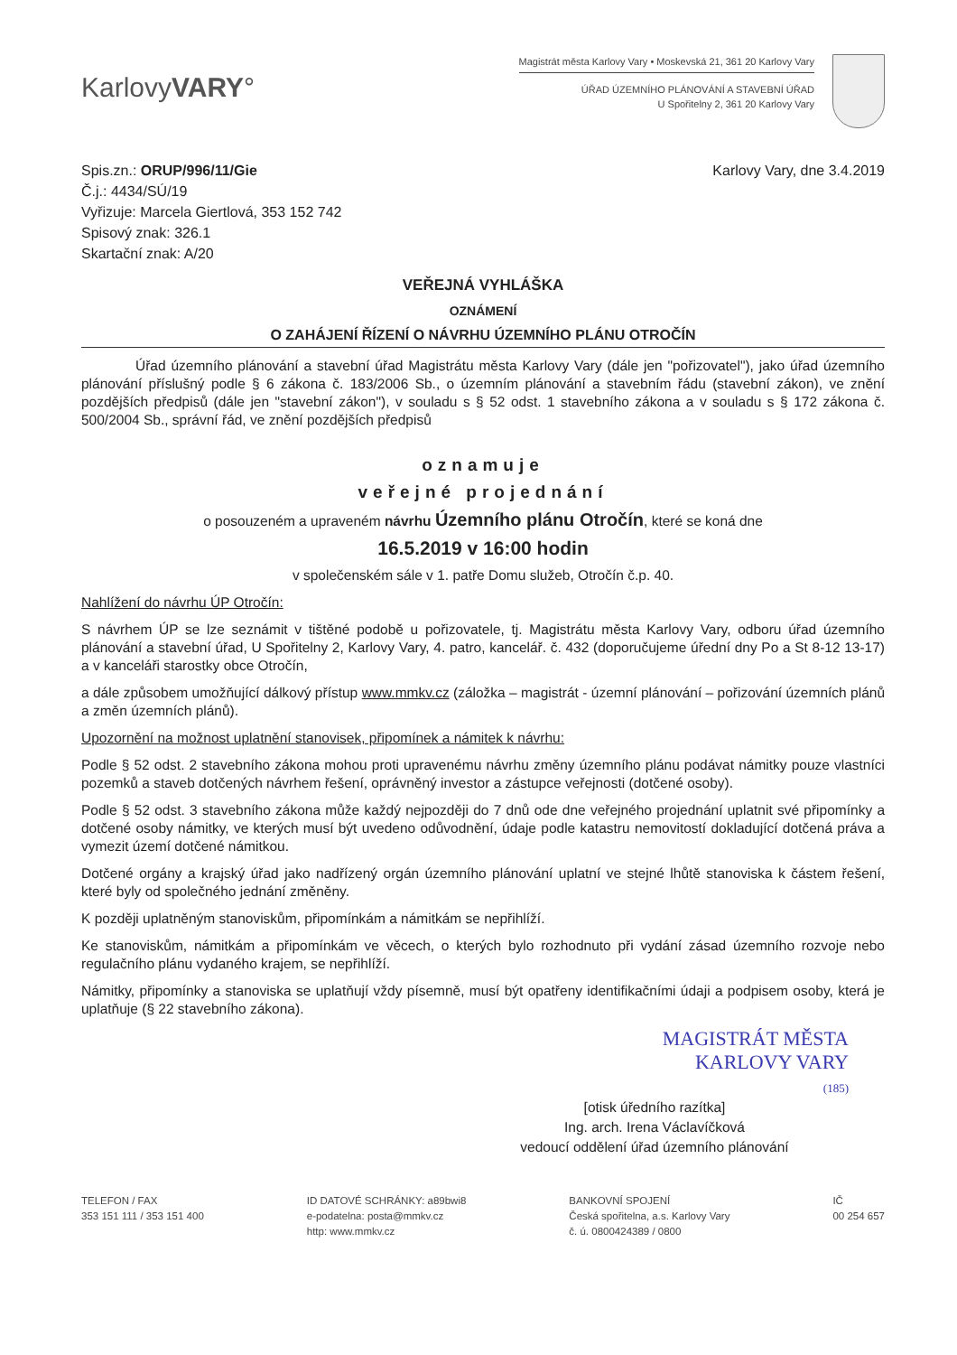KarlovyVARY°
Magistrát města Karlovy Vary • Moskevská 21, 361 20 Karlovy Vary
ÚŘAD ÚZEMNÍHO PLÁNOVÁNÍ A STAVEBNÍ ÚŘAD
U Spořitelny 2, 361 20 Karlovy Vary
Spis.zn.: ORUP/996/11/Gie
Č.j.: 4434/SÚ/19
Vyřizuje: Marcela Giertlová, 353 152 742
Spisový znak: 326.1
Skartační znak: A/20
Karlovy Vary, dne 3.4.2019
VEŘEJNÁ VYHLÁŠKA
OZNÁMENÍ
O ZAHÁJENÍ ŘÍZENÍ O NÁVRHU ÚZEMNÍHO PLÁNU OTROČÍN
Úřad územního plánování a stavební úřad Magistrátu města Karlovy Vary (dále jen "pořizovatel"), jako úřad územního plánování příslušný podle § 6 zákona č. 183/2006 Sb., o územním plánování a stavebním řádu (stavební zákon), ve znění pozdějších předpisů (dále jen "stavební zákon"), v souladu s § 52 odst. 1 stavebního zákona a v souladu s § 172 zákona č. 500/2004 Sb., správní řád, ve znění pozdějších předpisů
oznamuje
veřejné projednání
o posouzeném a upraveném návrhu Územního plánu Otročín, které se koná dne
16.5.2019 v 16:00 hodin
v společenském sále v 1. patře Domu služeb, Otročín č.p. 40.
Nahlížení do návrhu ÚP Otročín:
S návrhem ÚP se lze seznámit v tištěné podobě u pořizovatele, tj. Magistrátu města Karlovy Vary, odboru úřad územního plánování a stavební úřad, U Spořitelny 2, Karlovy Vary, 4. patro, kancelář. č. 432 (doporučujeme úřední dny Po a St 8-12 13-17) a v kanceláři starostky obce Otročín,
a dále způsobem umožňující dálkový přístup www.mmkv.cz (záložka – magistrát - územní plánování – pořizování územních plánů a změn územních plánů).
Upozornění na možnost uplatnění stanovisek, připomínek a námitek k návrhu:
Podle § 52 odst. 2 stavebního zákona mohou proti upravenému návrhu změny územního plánu podávat námitky pouze vlastníci pozemků a staveb dotčených návrhem řešení, oprávněný investor a zástupce veřejnosti (dotčené osoby).
Podle § 52 odst. 3 stavebního zákona může každý nejpozději do 7 dnů ode dne veřejného projednání uplatnit své připomínky a dotčené osoby námitky, ve kterých musí být uvedeno odůvodnění, údaje podle katastru nemovitostí dokladující dotčená práva a vymezit území dotčené námitkou.
Dotčené orgány a krajský úřad jako nadřízený orgán územního plánování uplatní ve stejné lhůtě stanoviska k částem řešení, které byly od společného jednání změněny.
K později uplatněným stanoviskům, připomínkám a námitkám se nepřihlíží.
Ke stanoviskům, námitkám a připomínkám ve věcech, o kterých bylo rozhodnuto při vydání zásad územního rozvoje nebo regulačního plánu vydaného krajem, se nepřihlíží.
Námitky, připomínky a stanoviska se uplatňují vždy písemně, musí být opatřeny identifikačními údaji a podpisem osoby, která je uplatňuje (§ 22 stavebního zákona).
MAGISTRÁT MĚSTA
KARLOVY VARY
(185)
[otisk úředního razítka]
Ing. arch. Irena Václavíčková
vedoucí oddělení úřad územního plánování
TELEFON / FAX
353 151 111 / 353 151 400
ID DATOVÉ SCHRÁNKY: a89bwi8
e-podatelna: posta@mmkv.cz
http: www.mmkv.cz
BANKOVNÍ SPOJENÍ
Česká spořitelna, a.s. Karlovy Vary
č. ú. 0800424389 / 0800
IČ
00 254 657